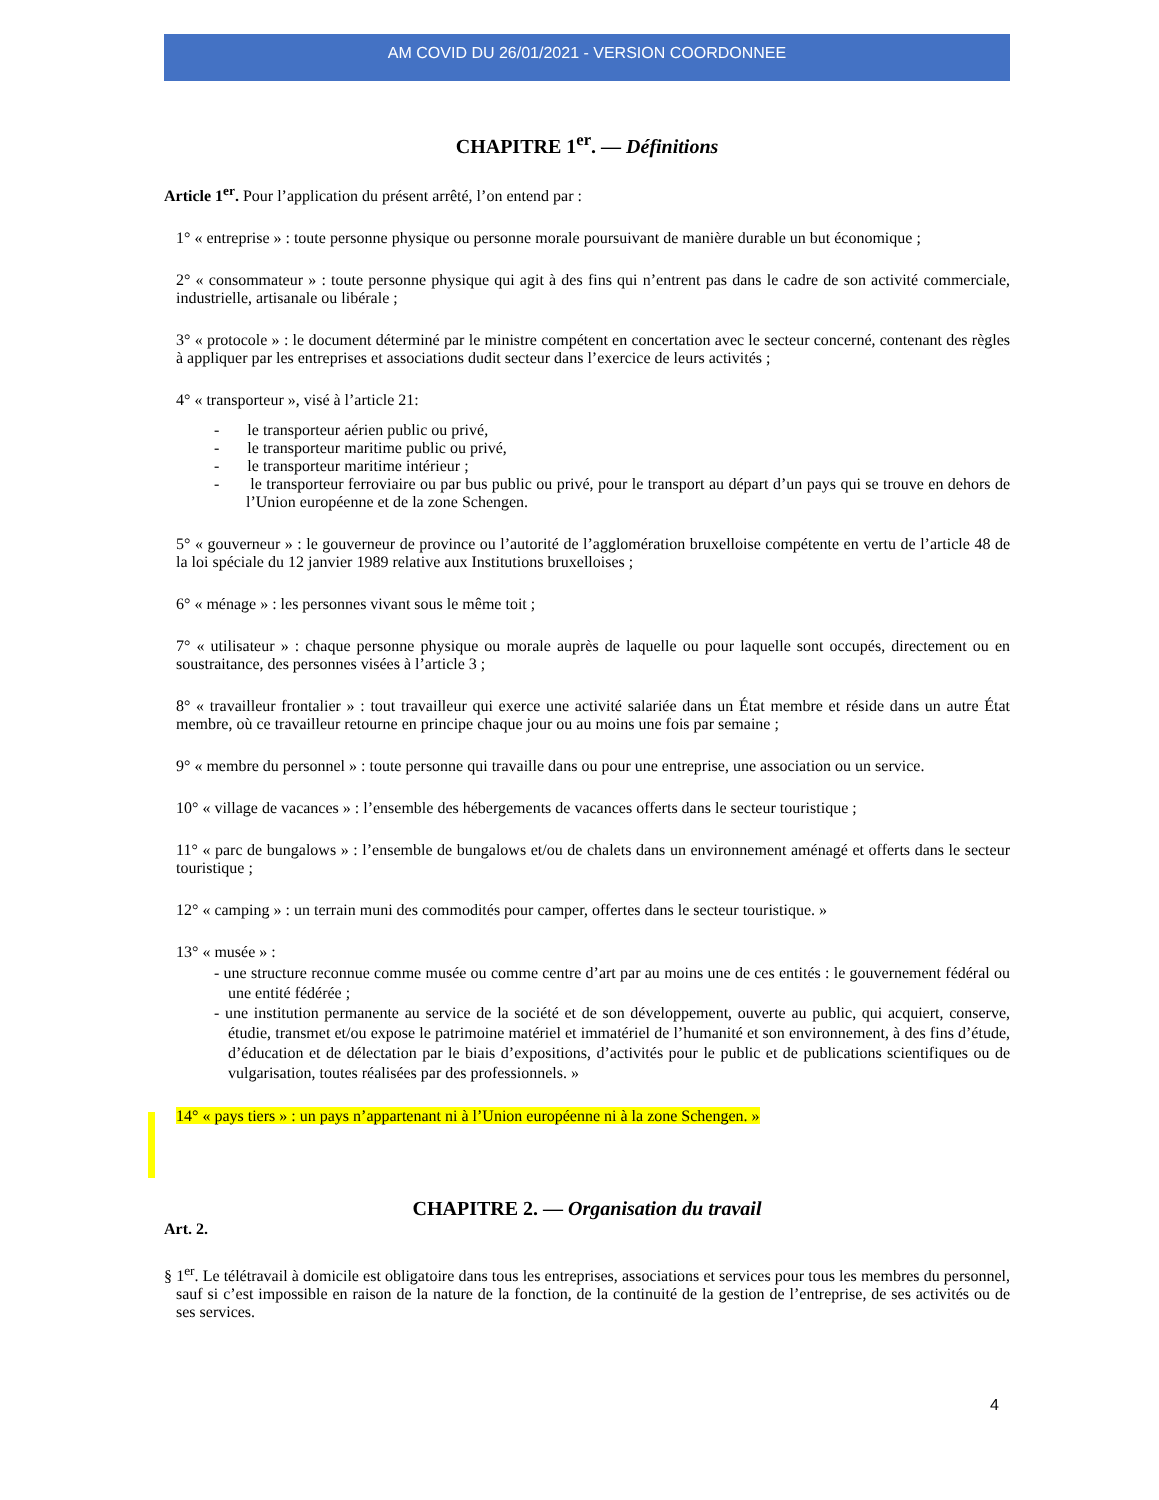AM COVID DU 26/01/2021 - VERSION COORDONNEE
CHAPITRE 1<sup>er</sup>. — Définitions
Article 1<sup>er</sup>. Pour l’application du présent arrêté, l’on entend par :
1° « entreprise » : toute personne physique ou personne morale poursuivant de manière durable un but économique ;
2° « consommateur » : toute personne physique qui agit à des fins qui n’entrent pas dans le cadre de son activité commerciale, industrielle, artisanale ou libérale ;
3° « protocole » : le document déterminé par le ministre compétent en concertation avec le secteur concerné, contenant des règles à appliquer par les entreprises et associations dudit secteur dans l’exercice de leurs activités ;
4° « transporteur », visé à l’article 21:
- le transporteur aérien public ou privé,
- le transporteur maritime public ou privé,
- le transporteur maritime intérieur ;
- le transporteur ferroviaire ou par bus public ou privé, pour le transport au départ d’un pays qui se trouve en dehors de l’Union européenne et de la zone Schengen.
5° « gouverneur » : le gouverneur de province ou l’autorité de l’agglomération bruxelloise compétente en vertu de l’article 48 de la loi spéciale du 12 janvier 1989 relative aux Institutions bruxelloises ;
6° « ménage » : les personnes vivant sous le même toit ;
7° « utilisateur » : chaque personne physique ou morale auprès de laquelle ou pour laquelle sont occupés, directement ou en soustraitance, des personnes visées à l’article 3 ;
8° « travailleur frontalier » : tout travailleur qui exerce une activité salariée dans un État membre et réside dans un autre État membre, où ce travailleur retourne en principe chaque jour ou au moins une fois par semaine ;
9° « membre du personnel » : toute personne qui travaille dans ou pour une entreprise, une association ou un service.
10° « village de vacances » : l’ensemble des hébergements de vacances offerts dans le secteur touristique ;
11° « parc de bungalows » : l’ensemble de bungalows et/ou de chalets dans un environnement aménagé et offerts dans le secteur touristique ;
12° « camping » : un terrain muni des commodités pour camper, offertes dans le secteur touristique. »
13° « musée » :
- une structure reconnue comme musée ou comme centre d’art par au moins une de ces entités : le gouvernement fédéral ou une entité fédérée ;
- une institution permanente au service de la société et de son développement, ouverte au public, qui acquiert, conserve, étudie, transmet et/ou expose le patrimoine matériel et immatériel de l’humanité et son environnement, à des fins d’étude, d’éducation et de délectation par le biais d’expositions, d’activités pour le public et de publications scientifiques ou de vulgarisation, toutes réalisées par des professionnels. »
14° « pays tiers » : un pays n’appartenant ni à l’Union européenne ni à la zone Schengen. »
CHAPITRE 2. — Organisation du travail
Art. 2.
§ 1<sup>er</sup>. Le télétravail à domicile est obligatoire dans tous les entreprises, associations et services pour tous les membres du personnel, sauf si c’est impossible en raison de la nature de la fonction, de la continuité de la gestion de l’entreprise, de ses activités ou de ses services.
4